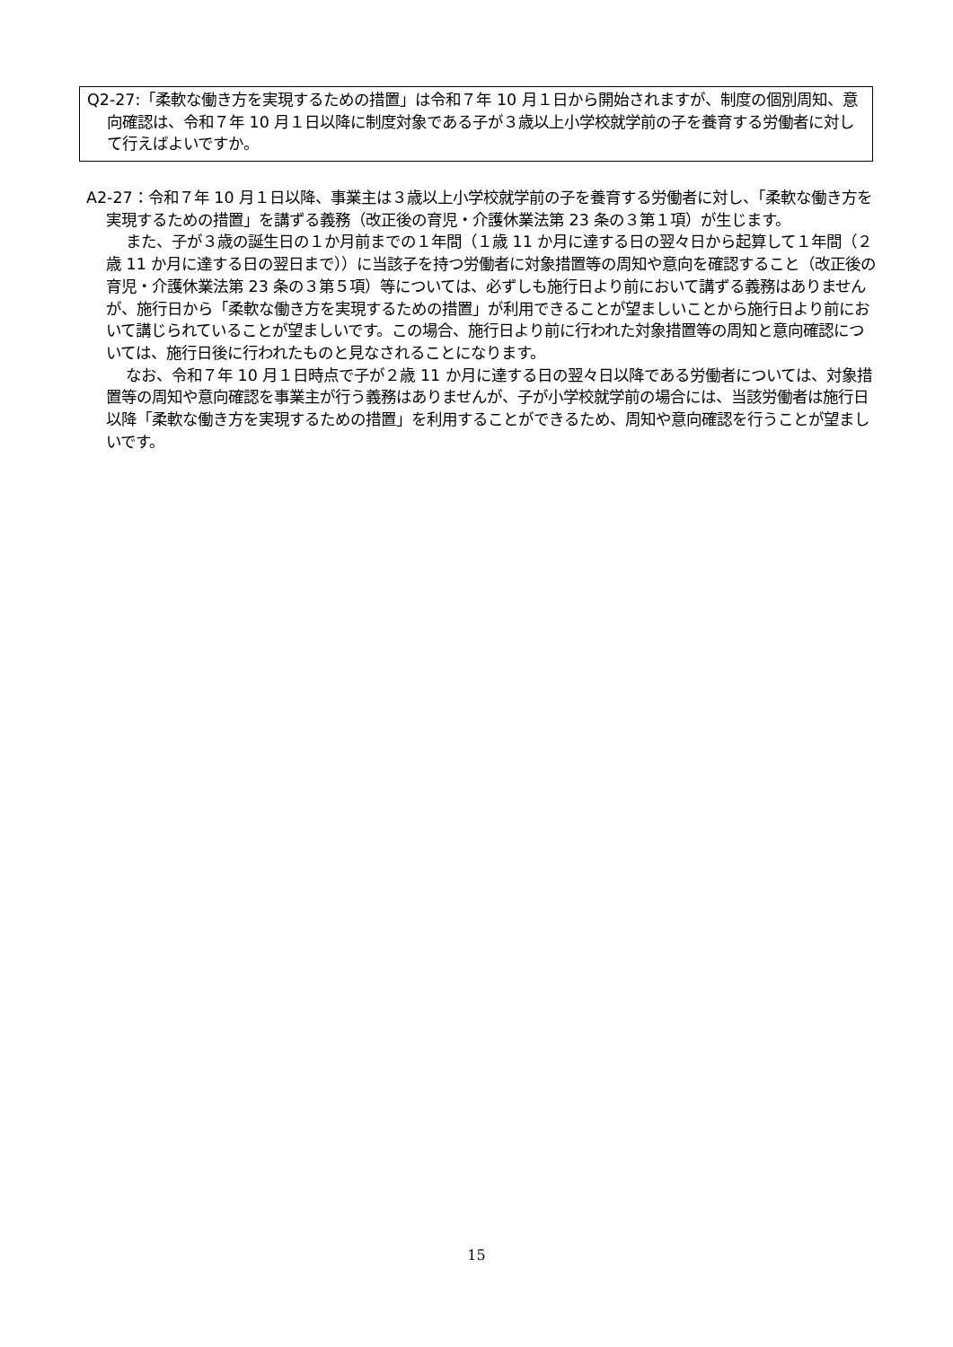Q2-27:「柔軟な働き方を実現するための措置」は令和７年 10 月１日から開始されますが、制度の個別周知、意向確認は、令和７年 10 月１日以降に制度対象である子が３歳以上小学校就学前の子を養育する労働者に対して行えばよいですか。
A2-27：令和７年 10 月１日以降、事業主は３歳以上小学校就学前の子を養育する労働者に対し、「柔軟な働き方を実現するための措置」を講ずる義務（改正後の育児・介護休業法第 23 条の３第１項）が生じます。
また、子が３歳の誕生日の１か月前までの１年間（１歳 11 か月に達する日の翌々日から起算して１年間（２歳 11 か月に達する日の翌日まで））に当該子を持つ労働者に対象措置等の周知や意向を確認すること（改正後の育児・介護休業法第 23 条の３第５項）等については、必ずしも施行日より前において講ずる義務はありませんが、施行日から「柔軟な働き方を実現するための措置」が利用できることが望ましいことから施行日より前において講じられていることが望ましいです。この場合、施行日より前に行われた対象措置等の周知と意向確認については、施行日後に行われたものと見なされることになります。
なお、令和７年 10 月１日時点で子が２歳 11 か月に達する日の翌々日以降である労働者については、対象措置等の周知や意向確認を事業主が行う義務はありませんが、子が小学校就学前の場合には、当該労働者は施行日以降「柔軟な働き方を実現するための措置」を利用することができるため、周知や意向確認を行うことが望ましいです。
15